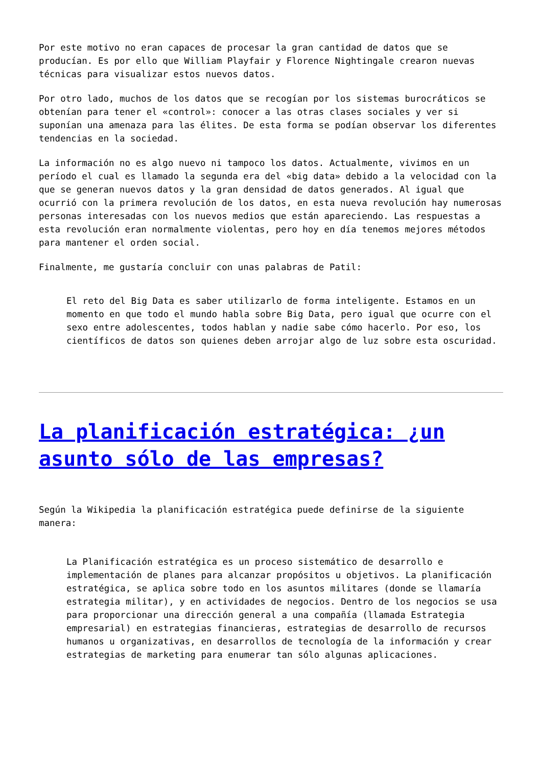Por este motivo no eran capaces de procesar la gran cantidad de datos que se producían. Es por ello que William Playfair y Florence Nightingale crearon nuevas técnicas para visualizar estos nuevos datos.
Por otro lado, muchos de los datos que se recogían por los sistemas burocráticos se obtenían para tener el «control»: conocer a las otras clases sociales y ver si suponían una amenaza para las élites. De esta forma se podían observar los diferentes tendencias en la sociedad.
La información no es algo nuevo ni tampoco los datos. Actualmente, vivimos en un período el cual es llamado la segunda era del «big data» debido a la velocidad con la que se generan nuevos datos y la gran densidad de datos generados. Al igual que ocurrió con la primera revolución de los datos, en esta nueva revolución hay numerosas personas interesadas con los nuevos medios que están apareciendo. Las respuestas a esta revolución eran normalmente violentas, pero hoy en día tenemos mejores métodos para mantener el orden social.
Finalmente, me gustaría concluir con unas palabras de Patil:
El reto del Big Data es saber utilizarlo de forma inteligente. Estamos en un momento en que todo el mundo habla sobre Big Data, pero igual que ocurre con el sexo entre adolescentes, todos hablan y nadie sabe cómo hacerlo. Por eso, los científicos de datos son quienes deben arrojar algo de luz sobre esta oscuridad.
La planificación estratégica: ¿un asunto sólo de las empresas?
Según la Wikipedia la planificación estratégica puede definirse de la siguiente manera:
La Planificación estratégica es un proceso sistemático de desarrollo e implementación de planes para alcanzar propósitos u objetivos. La planificación estratégica, se aplica sobre todo en los asuntos militares (donde se llamaría estrategia militar), y en actividades de negocios. Dentro de los negocios se usa para proporcionar una dirección general a una compañía (llamada Estrategia empresarial) en estrategias financieras, estrategias de desarrollo de recursos humanos u organizativas, en desarrollos de tecnología de la información y crear estrategias de marketing para enumerar tan sólo algunas aplicaciones.